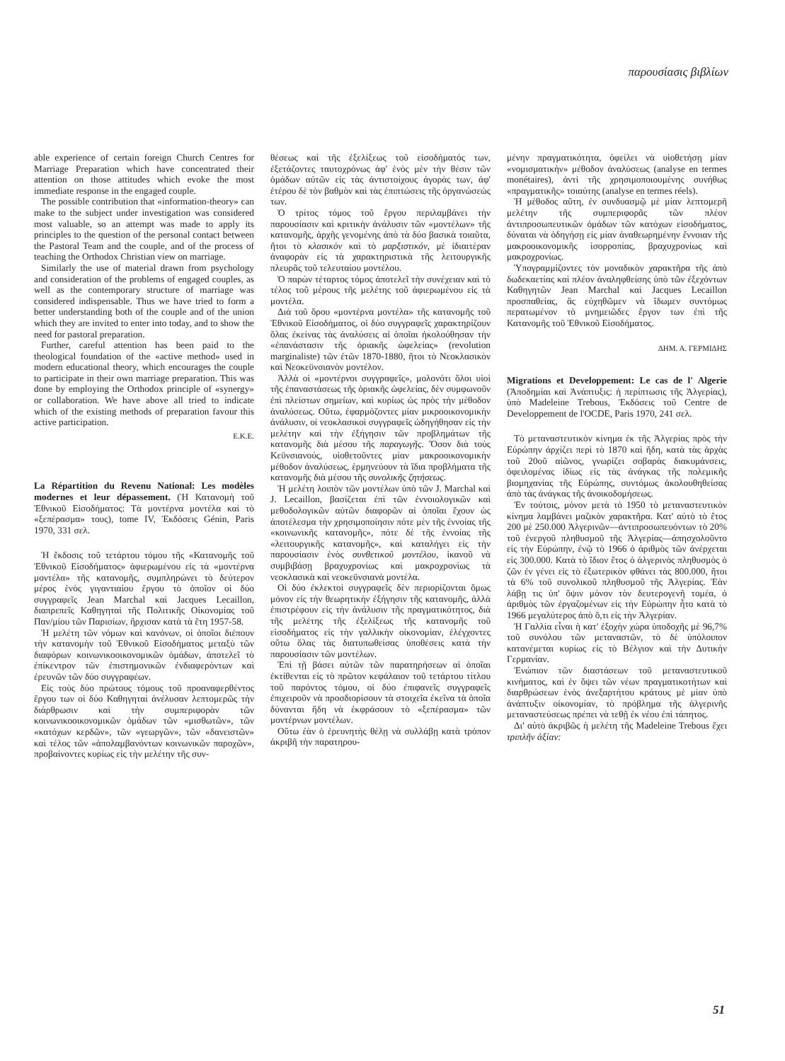παρουσίασις βιβλίων
able experience of certain foreign Church Centres for Marriage Preparation which have concentrated their attention on those attitudes which evoke the most immediate response in the engaged couple.
The possible contribution that «information-theory» can make to the subject under investigation was considered most valuable, so an attempt was made to apply its principles to the question of the personal contact between the Pastoral Team and the couple, and of the process of teaching the Orthodox Christian view on marriage.
Similarly the use of material drawn from psychology and consideration of the problems of engaged couples, as well as the contemporary structure of marriage was considered indispensable. Thus we have tried to form a better understanding both of the couple and of the union which they are invited to enter into today, and to show the need for pastoral preparation.
Further, careful attention has been paid to the theological foundation of the «active method» used in modern educational theory, which encourages the couple to participate in their own marriage preparation. This was done by employing the Orthodox principle of «synergy» or collaboration. We have above all tried to indicate which of the existing methods of preparation favour this active participation.
E.K.E.
La Répartition du Revenu National: Les modèles modernes et leur dépassement. (Ἡ Κατανομὴ τοῦ Ἐθνικοῦ Εἰσοδήματος: Τὰ μοντέρνα μοντέλα καὶ τὸ «ξεπέρασμα» τους), tome IV, Ἐκδόσεις Génin, Paris 1970, 331 σελ.
Ἡ ἔκδοσις τοῦ τετάρτου τόμου τῆς «Κατανομῆς τοῦ Ἐθνικοῦ Εἰσοδήματος» ἀφιερωμένου εἰς τὰ «μοντέρνα μοντέλα» τῆς κατανομῆς, συμπληρώνει τὸ δεύτερον μέρος ἑνὸς γιγαντιαίου ἔργου τὸ ὁποῖον οἱ δύο συγγραφεῖς Jean Marchal καὶ Jacques Lecaillon, διαπρεπεῖς Καθηγηταὶ τῆς Πολιτικῆς Οἰκονομίας τοῦ Παν/μίου τῶν Παρισίων, ἤρχισαν κατὰ τὰ ἔτη 1957-58.
Ἡ μελέτη τῶν νόμων καὶ κανόνων, οἱ ὁποῖοι διέπουν τὴν κατανομὴν τοῦ Ἐθνικοῦ Εἰσοδήματος μεταξὺ τῶν διαφόρων κοινωνικοοικονομικῶν ὁμάδων, ἀποτελεῖ τὸ ἐπίκεντρον τῶν ἐπιστημονικῶν ἐνδιαφερόντων καὶ ἐρευνῶν τῶν δύο συγγραφέων.
Εἰς τοὺς δύο πρώτους τόμους τοῦ προαναφερθέντος ἔργου των οἱ δύο Καθηγηταὶ ἀνέλυσαν λεπτομερῶς τὴν διάρθρωσιν καὶ τὴν συμπεριφορὰν τῶν κοινωνικοοικονομικῶν ὁμάδων τῶν «μισθωτῶν», τῶν «κατόχων κερδῶν», τῶν «γεωργῶν», τῶν «δανειστῶν» καὶ τέλος τῶν «ἀπολαμβανόντων κοινωνικῶν παροχῶν», προβαίνοντες κυρίως εἰς τὴν μελέτην τῆς συν-
θέσεως καὶ τῆς ἐξελίξεως τοῦ εἰσοδήματός των, ἐξετάζοντες ταυτοχρόνως ἀφ' ἑνὸς μὲν τὴν θέσιν τῶν ὁμάδων αὐτῶν εἰς τὰς ἀντιστοίχους ἀγορὰς των, ἀφ' ἑτέρου δὲ τὸν βαθμὸν καὶ τὰς ἐπιπτώσεις τῆς ὀργανώσεώς των.
Ὁ τρίτος τόμος τοῦ ἔργου περιλαμβάνει τὴν παρουσίασιν καὶ κριτικὴν ἀνάλυσιν τῶν «μοντέλων» τῆς κατανομῆς, ἀρχῆς γενομένης ἀπὸ τὰ δύο βασικὰ τοιαῦτα, ἤτοι τὸ κλασικὸν καὶ τὸ μαρξιστικόν, μὲ ἰδιαιτέραν ἀναφορὰν εἰς τὰ χαρακτηριστικὰ τῆς λειτουργικῆς πλευρᾶς τοῦ τελευταίου μοντέλου.
Ὁ παρὼν τέταρτος τόμος ἀποτελεῖ τὴν συνέχειαν καὶ τὸ τέλος τοῦ μέρους τῆς μελέτης τοῦ ἀφιερωμένου εἰς τὰ μοντέλα.
Διὰ τοῦ ὅρου «μοντέρνα μοντέλα» τῆς κατανομῆς τοῦ Ἐθνικοῦ Εἰσοδήματος, οἱ δύο συγγραφεῖς χαρακτηρίζουν ὅλας ἐκείνας τὰς ἀναλύσεις αἱ ὁποῖαι ἠκολούθησαν τὴν «ἐπανάστασιν τῆς ὁριακῆς ὠφελείας» (revolution marginaliste) τῶν ἐτῶν 1870-1880, ἤτοι τὸ Νεοκλασικὸν καὶ Νεοκεϋνσιανὸν μοντέλον.
Ἀλλὰ οἱ «μοντέρνοι συγγραφεῖς», μολονότι ὅλοι υἱοὶ τῆς ἐπαναστάσεως τῆς ὁριακῆς ὠφελείας, δὲν συμφωνοῦν ἐπὶ πλείστων σημείων, καὶ κυρίως ὡς πρὸς τὴν μέθοδον ἀναλύσεως. Οὕτω, ἐφαρμόζοντες μίαν μικροοικονομικὴν ἀνάλυσιν, οἱ νεοκλασικοὶ συγγραφεῖς ὡδηγήθησαν εἰς τὴν μελέτην καὶ τὴν ἐξήγησιν τῶν προβλημάτων τῆς κατανομῆς διὰ μέσου τῆς παραγωγῆς. Ὅσον διὰ τοὺς Κεϋνσιανούς, υἱοθετοῦντες μίαν μακροοικονομικὴν μέθοδον ἀναλύσεως, ἑρμηνεύουν τὰ ἴδια προβλήματα τῆς κατανομῆς διὰ μέσου τῆς συνολικῆς ζητήσεως.
Ἡ μελέτη λοιπὸν τῶν μοντέλων ὑπὸ τῶν J. Marchal καὶ J. Lecaillon, βασίζεται ἐπὶ τῶν ἐννοιολογικῶν καὶ μεθοδολογικῶν αὐτῶν διαφορῶν αἱ ὁποῖαι ἔχουν ὡς ἀποτέλεσμα τὴν χρησιμοποίησιν πότε μὲν τῆς ἐννοίας τῆς «κοινωνικῆς κατανομῆς», πότε δὲ τῆς ἐννοίας τῆς «λειτουργικῆς κατανομῆς», καὶ καταλήγει εἰς τὴν παρουσίασιν ἑνὸς συνθετικοῦ μοντέλου, ἱκανοῦ νὰ συμβιβάσῃ βραχυχρονίως καὶ μακροχρονίως τὰ νεοκλασικὰ καὶ νεοκεϋνσιανὰ μοντέλα.
Οἱ δύο ἐκλεκτοὶ συγγραφεῖς δὲν περιορίζονται ὅμως μόνον εἰς τὴν θεωρητικὴν ἐξήγησιν τῆς κατανομῆς, ἀλλὰ ἐπιστρέφουν εἰς τὴν ἀνάλυσιν τῆς πραγματικότητος, διὰ τῆς μελέτης τῆς ἐξελίξεως τῆς κατανομῆς τοῦ εἰσοδήματος εἰς τὴν γαλλικὴν οἰκονομίαν, ἐλέγχοντες οὕτω ὅλας τὰς διατυπωθείσας ὑποθέσεις κατὰ τὴν παρουσίασιν τῶν μοντέλων.
Ἐπὶ τῇ βάσει αὐτῶν τῶν παρατηρήσεων αἱ ὁποῖαι ἐκτίθενται εἰς τὸ πρῶτον κεφάλαιον τοῦ τετάρτου τίτλου τοῦ παρόντος τόμου, οἱ δύο ἐπιφανεῖς συγγραφεῖς ἐπιχειροῦν νὰ προσδιορίσουν τὰ στοιχεῖα ἐκεῖνα τὰ ὁποῖα δύνανται ἤδη νὰ ἐκφράσουν τὸ «ξεπέρασμα» τῶν μοντέρνων μοντέλων.
Οὕτω ἐὰν ὁ ἐρευνητὴς θέλῃ νὰ συλλάβῃ κατὰ τρόπον ἀκριβῆ τὴν παρατηρου-
μένην πραγματικότητα, ὀφείλει νὰ υἱοθετήσῃ μίαν «νομισματικὴν» μέθοδον ἀναλύσεως (analyse en termes monétaires), ἀντὶ τῆς χρησιμοποιουμένης συνήθως «πραγματικῆς» τοιαύτης (analyse en termes réels).
Ἡ μέθοδος αὕτη, ἐν συνδυασμῷ μὲ μίαν λεπτομερῆ μελέτην τῆς συμπεριφορᾶς τῶν πλέον ἀντιπροσωπευτικῶν ὁμάδων τῶν κατόχων εἰσοδήματος, δύναται νὰ ὁδηγήσῃ εἰς μίαν ἀναθεωρημένην ἔννοιαν τῆς μακροοικονομικῆς ἰσορροπίας, βραχυχρονίως καὶ μακροχρονίως.
Ὑπογραμμίζοντες τὸν μοναδικὸν χαρακτῆρα τῆς ἀπὸ δωδεκαετίας καὶ πλέον ἀναληφθείσης ὑπὸ τῶν ἐξεχόντων Καθηγητῶν Jean Marchal καὶ Jacques Lecaillon προσπαθείας, ἃς εὐχηθῶμεν νὰ ἴδωμεν συντόμως περατωμένον τὸ μνημειῶδες ἔργον των ἐπὶ τῆς Κατανομῆς τοῦ Ἐθνικοῦ Εἰσοδήματος.
ΔΗΜ. Α. ΓΕΡΜΙΔΗΣ
Migrations et Developpement: Le cas de l' Algerie (Ἀποδημίαι καὶ Ἀνάπτυξις: ἡ περίπτωσις τῆς Ἀλγερίας), ὑπὸ Madeleine Trebous, Ἐκδόσεις τοῦ Centre de Developpement de l'OCDE, Paris 1970, 241 σελ.
Τὸ μεταναστευτικὸν κίνημα ἐκ τῆς Ἀλγερίας πρὸς τὴν Εὐρώπην ἀρχίζει περὶ τὸ 1870 καὶ ἤδη, κατὰ τὰς ἀρχὰς τοῦ 20οῦ αἰῶνος, γνωρίζει σοβαρὰς διακυμάνσεις, ὀφειλομένας ἰδίως εἰς τὰς ἀνάγκας τῆς πολεμικῆς βιομηχανίας τῆς Εὐρώπης, συντόμως ἀκολουθηθείσας ἀπὸ τὰς ἀνάγκας τῆς ἀνοικοδομήσεως.
Ἐν τούτοις, μόνον μετὰ τὸ 1950 τὸ μεταναστευτικὸν κίνημα λαμβάνει μαζικὸν χαρακτῆρα. Κατ' αὐτὸ τὸ ἔτος 200 μὲ 250.000 Ἀλγερινῶν—ἀντιπροσωπευόντων τὸ 20% τοῦ ἐνεργοῦ πληθυσμοῦ τῆς Ἀλγερίας—ἀπησχολοῦντο εἰς τὴν Εὐρώπην, ἐνῷ τὸ 1966 ὁ ἀριθμὸς τῶν ἀνέρχεται εἰς 300.000. Κατὰ τὸ ἴδιον ἔτος ὁ ἀλγερινὸς πληθυσμὸς ὁ ζῶν ἐν γένει εἰς τὸ ἐξωτερικὸν φθάνει τὰς 800.000, ἤτοι τὰ 6% τοῦ συνολικοῦ πληθυσμοῦ τῆς Ἀλγερίας. Ἐὰν λάβῃ τις ὑπ' ὄψιν μόνον τὸν δευτερογενῆ τομέα, ὁ ἀριθμὸς τῶν ἐργαζομένων εἰς τὴν Εὐρώπην ἦτο κατὰ τὸ 1966 μεγαλύτερος ἀπὸ ὅ,τι εἰς τὴν Ἀλγερίαν.
Ἡ Γαλλία εἶναι ἡ κατ' ἐξοχὴν χώρα ὑποδοχῆς μὲ 96,7% τοῦ συνόλου τῶν μεταναστῶν, τὸ δὲ ὑπόλοιπον κατανέμεται κυρίως εἰς τὸ Βέλγιον καὶ τὴν Δυτικὴν Γερμανίαν.
Ἐνώπιον τῶν διαστάσεων τοῦ μεταναστευτικοῦ κινήματος, καὶ ἐν ὄψει τῶν νέων πραγματικοτήτων καὶ διαρθρώσεων ἑνὸς ἀνεξαρτήτου κράτους μὲ μίαν ὑπὸ ἀνάπτυξιν οἰκονομίαν, τὸ πρόβλημα τῆς ἀλγερινῆς μεταναστεύσεως πρέπει νὰ τεθῇ ἐκ νέου ἐπὶ τάπητος.
Δι' αὐτὸ ἀκριβῶς ἡ μελέτη τῆς Madeleine Trebous ἔχει τριπλῆν ἀξίαν:
51